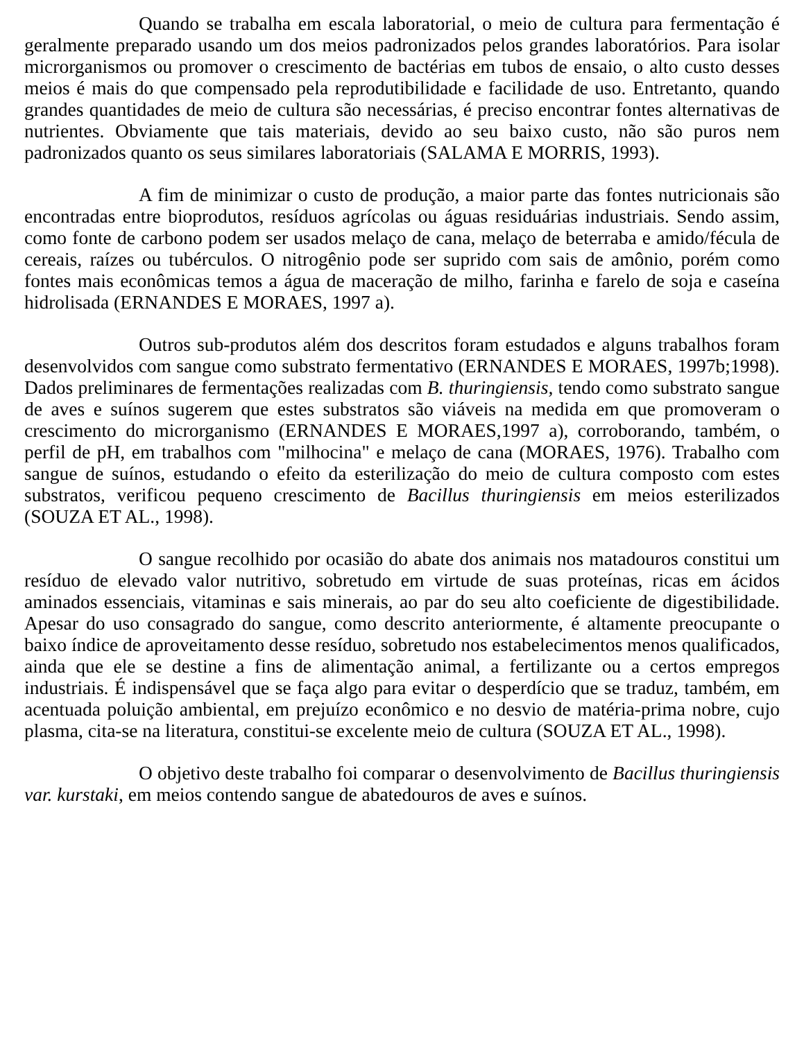Quando se trabalha em escala laboratorial, o meio de cultura para fermentação é geralmente preparado usando um dos meios padronizados pelos grandes laboratórios. Para isolar microrganismos ou promover o crescimento de bactérias em tubos de ensaio, o alto custo desses meios é mais do que compensado pela reprodutibilidade e facilidade de uso. Entretanto, quando grandes quantidades de meio de cultura são necessárias, é preciso encontrar fontes alternativas de nutrientes. Obviamente que tais materiais, devido ao seu baixo custo, não são puros nem padronizados quanto os seus similares laboratoriais (SALAMA E MORRIS, 1993).
A fim de minimizar o custo de produção, a maior parte das fontes nutricionais são encontradas entre bioprodutos, resíduos agrícolas ou águas residuárias industriais. Sendo assim, como fonte de carbono podem ser usados melaço de cana, melaço de beterraba e amido/fécula de cereais, raízes ou tubérculos. O nitrogênio pode ser suprido com sais de amônio, porém como fontes mais econômicas temos a água de maceração de milho, farinha e farelo de soja e caseína hidrolisada (ERNANDES E MORAES, 1997 a).
Outros sub-produtos além dos descritos foram estudados e alguns trabalhos foram desenvolvidos com sangue como substrato fermentativo (ERNANDES E MORAES, 1997b;1998). Dados preliminares de fermentações realizadas com B. thuringiensis, tendo como substrato sangue de aves e suínos sugerem que estes substratos são viáveis na medida em que promoveram o crescimento do microrganismo (ERNANDES E MORAES,1997 a), corroborando, também, o perfil de pH, em trabalhos com "milhocina" e melaço de cana (MORAES, 1976). Trabalho com sangue de suínos, estudando o efeito da esterilização do meio de cultura composto com estes substratos, verificou pequeno crescimento de Bacillus thuringiensis em meios esterilizados (SOUZA ET AL., 1998).
O sangue recolhido por ocasião do abate dos animais nos matadouros constitui um resíduo de elevado valor nutritivo, sobretudo em virtude de suas proteínas, ricas em ácidos aminados essenciais, vitaminas e sais minerais, ao par do seu alto coeficiente de digestibilidade. Apesar do uso consagrado do sangue, como descrito anteriormente, é altamente preocupante o baixo índice de aproveitamento desse resíduo, sobretudo nos estabelecimentos menos qualificados, ainda que ele se destine a fins de alimentação animal, a fertilizante ou a certos empregos industriais. É indispensável que se faça algo para evitar o desperdício que se traduz, também, em acentuada poluição ambiental, em prejuízo econômico e no desvio de matéria-prima nobre, cujo plasma, cita-se na literatura, constitui-se excelente meio de cultura (SOUZA ET AL., 1998).
O objetivo deste trabalho foi comparar o desenvolvimento de Bacillus thuringiensis var. kurstaki, em meios contendo sangue de abatedouros de aves e suínos.